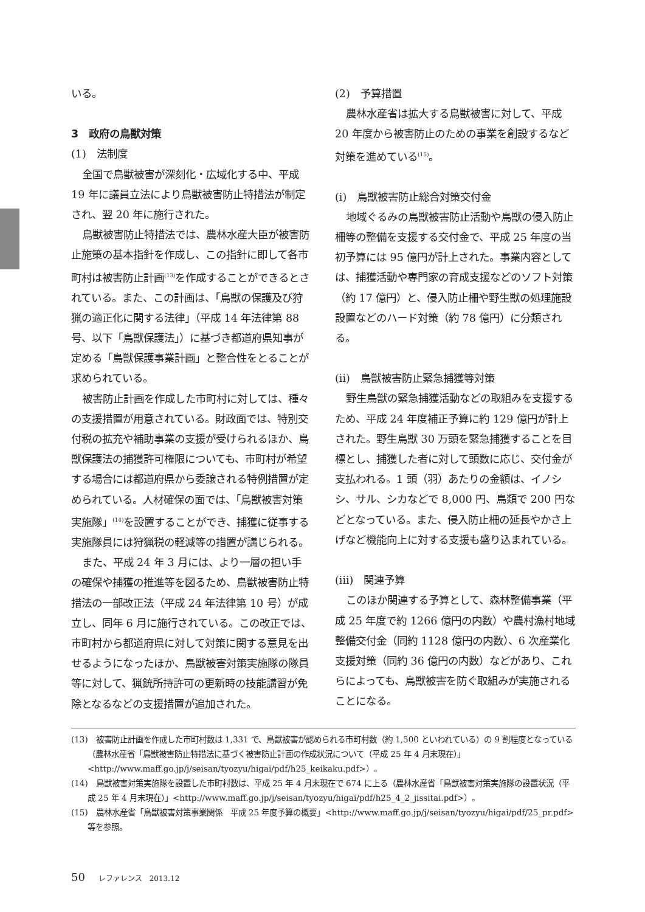いる。
3　政府の鳥獣対策
(1)　法制度
全国で鳥獣被害が深刻化・広域化する中、平成 19 年に議員立法により鳥獣被害防止特措法が制定され、翌 20 年に施行された。
鳥獣被害防止特措法では、農林水産大臣が被害防止施策の基本指針を作成し、この指針に即して各市町村は被害防止計画<sup>(13)</sup>を作成することができるとされている。また、この計画は、「鳥獣の保護及び狩猟の適正化に関する法律」（平成 14 年法律第 88 号、以下「鳥獣保護法」）に基づき都道府県知事が定める「鳥獣保護事業計画」と整合性をとることが求められている。
被害防止計画を作成した市町村に対しては、種々の支援措置が用意されている。財政面では、特別交付税の拡充や補助事業の支援が受けられるほか、鳥獣保護法の捕獲許可権限についても、市町村が希望する場合には都道府県から委譲される特例措置が定められている。人材確保の面では、「鳥獣被害対策実施隊」<sup>(14)</sup>を設置することができ、捕獲に従事する実施隊員には狩猟税の軽減等の措置が講じられる。
また、平成 24 年 3 月には、より一層の担い手の確保や捕獲の推進等を図るため、鳥獣被害防止特措法の一部改正法（平成 24 年法律第 10 号）が成立し、同年 6 月に施行されている。この改正では、市町村から都道府県に対して対策に関する意見を出せるようになったほか、鳥獣被害対策実施隊の隊員等に対して、猟銃所持許可の更新時の技能講習が免除となるなどの支援措置が追加された。
(2)　予算措置
農林水産省は拡大する鳥獣被害に対して、平成 20 年度から被害防止のための事業を創設するなど対策を進めている<sup>(15)</sup>。
(i)　鳥獣被害防止総合対策交付金
地域ぐるみの鳥獣被害防止活動や鳥獣の侵入防止柵等の整備を支援する交付金で、平成 25 年度の当初予算には 95 億円が計上された。事業内容としては、捕獲活動や専門家の育成支援などのソフト対策（約 17 億円）と、侵入防止柵や野生獣の処理施設設置などのハード対策（約 78 億円）に分類される。
(ii)　鳥獣被害防止緊急捕獲等対策
野生鳥獣の緊急捕獲活動などの取組みを支援するため、平成 24 年度補正予算に約 129 億円が計上された。野生鳥獣 30 万頭を緊急捕獲することを目標とし、捕獲した者に対して頭数に応じ、交付金が支払われる。1 頭（羽）あたりの金額は、イノシシ、サル、シカなどで 8,000 円、鳥類で 200 円などとなっている。また、侵入防止柵の延長やかさ上げなど機能向上に対する支援も盛り込まれている。
(iii)　関連予算
このほか関連する予算として、森林整備事業（平成 25 年度で約 1266 億円の内数）や農村漁村地域整備交付金（同約 1128 億円の内数）、6 次産業化支援対策（同約 36 億円の内数）などがあり、これらによっても、鳥獣被害を防ぐ取組みが実施されることになる。
(13)　被害防止計画を作成した市町村数は 1,331 で、鳥獣被害が認められる市町村数（約 1,500 といわれている）の 9 割程度となっている（農林水産省「鳥獣被害防止特措法に基づく被害防止計画の作成状況について（平成 25 年 4 月末現在）」<http://www.maff.go.jp/j/seisan/tyozyu/higai/pdf/h25_keikaku.pdf>）。
(14)　鳥獣被害対策実施隊を設置した市町村数は、平成 25 年 4 月末現在で 674 に上る（農林水産省「鳥獣被害対策実施隊の設置状況（平成 25 年 4 月末現在）」<http://www.maff.go.jp/j/seisan/tyozyu/higai/pdf/h25_4_2_jissitai.pdf>）。
(15)　農林水産省「鳥獣被害対策事業関係　平成 25 年度予算の概要」<http://www.maff.go.jp/j/seisan/tyozyu/higai/pdf/25_pr.pdf> 等を参照。
50 レファレンス　2013.12